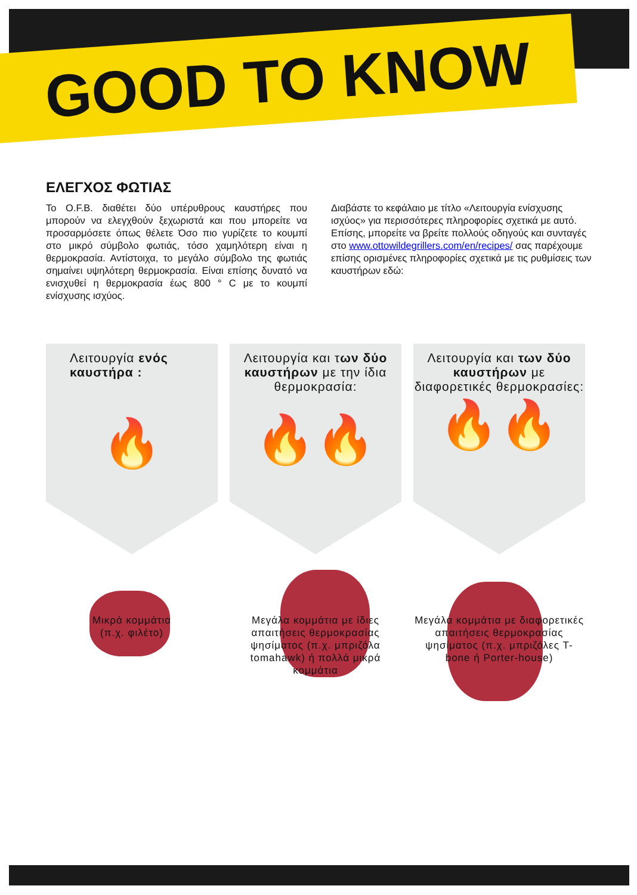GOOD TO KNOW
ΕΛΕΓΧΟΣ ΦΩΤΙΑΣ
Το O.F.B. διαθέτει δύο υπέρυθρους καυστήρες που μπορούν να ελεγχθούν ξεχωριστά και που μπορείτε να προσαρμόσετε όπως θέλετε Όσο πιο γυρίζετε το κουμπί στο μικρό σύμβολο φωτιάς, τόσο χαμηλότερη είναι η θερμοκρασία. Αντίστοιχα, το μεγάλο σύμβολο της φωτιάς σημαίνει υψηλότερη θερμοκρασία. Είναι επίσης δυνατό να ενισχυθεί η θερμοκρασία έως 800 ° C με το κουμπί ενίσχυσης ισχύος.
Διαβάστε το κεφάλαιο με τίτλο «Λειτουργία ενίσχυσης ισχύος» για περισσότερες πληροφορίες σχετικά με αυτό. Επίσης, μπορείτε να βρείτε πολλούς οδηγούς και συνταγές στο www.ottowildegrillers.com/en/recipes/ σας παρέχουμε επίσης ορισμένες πληροφορίες σχετικά με τις ρυθμίσεις των καυστήρων εδώ:
Λειτουργία ενός καυστήρα :
🔥
Λειτουργία και των δύο καυστήρων με την ίδια θερμοκρασία:
🔥🔥
Λειτουργία και των δύο καυστήρων με διαφορετικές θερμοκρασίες:
🔥🔥
Μικρά κομμάτια
(π.χ. φιλέτο)
Μεγάλα κομμάτια με ίδιες απαιτήσεις θερμοκρασίας ψησίματος (π.χ. μπριζόλα tomahawk) ή πολλά μικρά κομμάτια
Μεγάλα κομμάτια με διαφορετικές απαιτήσεις θερμοκρασίας ψησίματος (π.χ. μπριζόλες T-bone ή Porter-house)